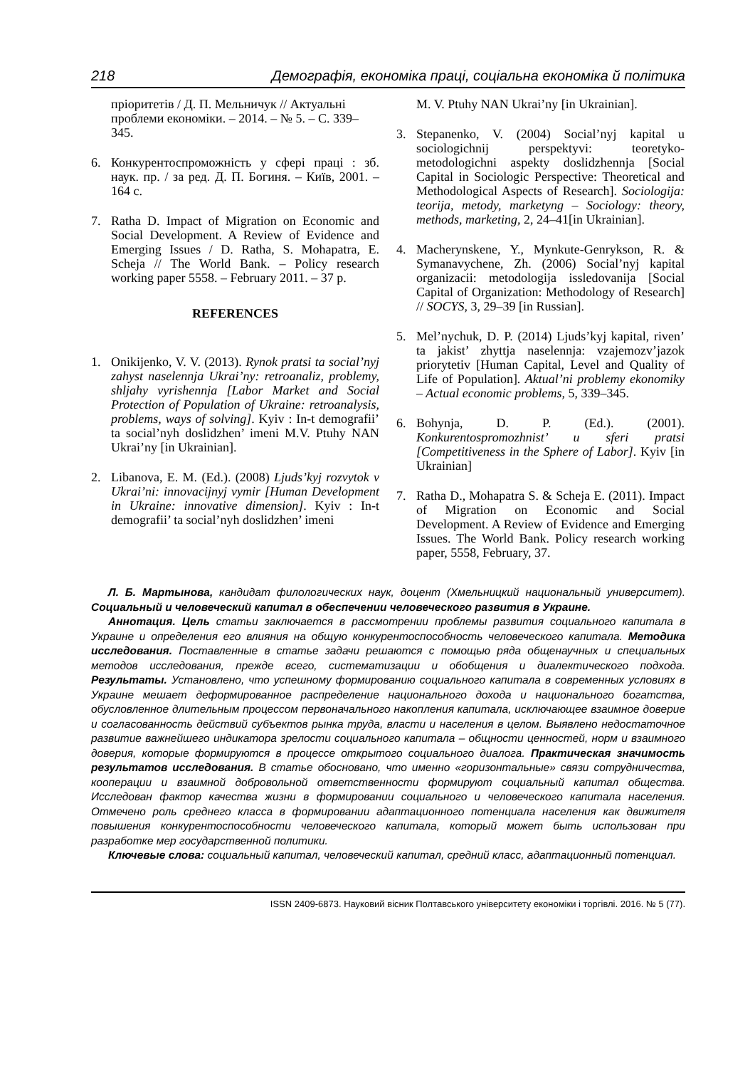218 Демографія, економіка праці, соціальна економіка й політика
пріоритетів / Д. П. Мельничук // Актуальні проблеми економіки. – 2014. – № 5. – С. 339–345.
6. Конкурентоспроможність у сфері праці : зб. наук. пр. / за ред. Д. П. Богиня. – Київ, 2001. – 164 с.
7. Ratha D. Impact of Migration on Economic and Social Development. A Review of Evidence and Emerging Issues / D. Ratha, S. Mohapatra, E. Scheja // The World Bank. – Policy research working paper 5558. – February 2011. – 37 p.
REFERENCES
1. Onikijenko, V. V. (2013). Rynok pratsi ta social’nyj zahyst naselennja Ukrai’ny: retroanaliz, problemy, shljahy vyrishennja [Labor Market and Social Protection of Population of Ukraine: retroanalysis, problems, ways of solving]. Kyiv : In-t demografii’ ta social’nyh doslidzhen’ imeni M.V. Ptuhy NAN Ukrai’ny [in Ukrainian].
2. Libanova, E. M. (Ed.). (2008) Ljuds’kyj rozvytok v Ukrai’ni: innovacijnyj vymir [Human Development in Ukraine: innovative dimension]. Kyiv : In-t demografii’ ta social’nyh doslidzhen’ imeni
M. V. Ptuhy NAN Ukrai’ny [in Ukrainian].
3. Stepanenko, V. (2004) Social’nyj kapital u sociologichnij perspektyvi: teoretyko-metodologichni aspekty doslidzhennja [Social Capital in Sociologic Perspective: Theoretical and Methodological Aspects of Research]. Sociologija: teorija, metody, marketyng – Sociology: theory, methods, marketing, 2, 24–41[in Ukrainian].
4. Macherynskene, Y., Mynkute-Genrykson, R. & Symanavychene, Zh. (2006) Social’nyj kapital organizacii: metodologija issledovanija [Social Capital of Organization: Methodology of Research] // SOCYS, 3, 29–39 [in Russian].
5. Mel’nychuk, D. P. (2014) Ljuds’kyj kapital, riven’ ta jakist’ zhyttja naselennja: vzajemozv’jazok priorytetiv [Human Capital, Level and Quality of Life of Population]. Aktual’ni problemy ekonomiky – Actual economic problems, 5, 339–345.
6. Bohynja, D. P. (Ed.). (2001). Konkurentospromozhnist’ u sferi pratsi [Competitiveness in the Sphere of Labor]. Kyiv [in Ukrainian]
7. Ratha D., Mohapatra S. & Scheja E. (2011). Impact of Migration on Economic and Social Development. A Review of Evidence and Emerging Issues. The World Bank. Policy research working paper, 5558, February, 37.
Л. Б. Мартынова, кандидат филологических наук, доцент (Хмельницкий национальный университет). Социальный и человеческий капитал в обеспечении человеческого развития в Украине.
Аннотация. Цель статьи заключается в рассмотрении проблемы развития социального капитала в Украине и определения его влияния на общую конкурентоспособность человеческого капитала. Методика исследования. Поставленные в статье задачи решаются с помощью ряда общенаучных и специальных методов исследования, прежде всего, систематизации и обобщения и диалектического подхода. Результаты. Установлено, что успешному формированию социального капитала в современных условиях в Украине мешает деформированное распределение национального дохода и национального богатства, обусловленное длительным процессом первоначального накопления капитала, исключающее взаимное доверие и согласованность действий субъектов рынка труда, власти и населения в целом. Выявлено недостаточное развитие важнейшего индикатора зрелости социального капитала – общности ценностей, норм и взаимного доверия, которые формируются в процессе открытого социального диалога. Практическая значимость результатов исследования. В статье обосновано, что именно «горизонтальные» связи сотрудничества, кооперации и взаимной добровольной ответственности формируют социальный капитал общества. Исследован фактор качества жизни в формировании социального и человеческого капитала населения. Отмечено роль среднего класса в формировании адаптационного потенциала населения как движителя повышения конкурентоспособности человеческого капитала, который может быть использован при разработке мер государственной политики.
Ключевые слова: социальный капитал, человеческий капитал, средний класс, адаптационный потенциал.
ISSN 2409-6873. Науковий вісник Полтавського університету економіки і торгівлі. 2016. № 5 (77).